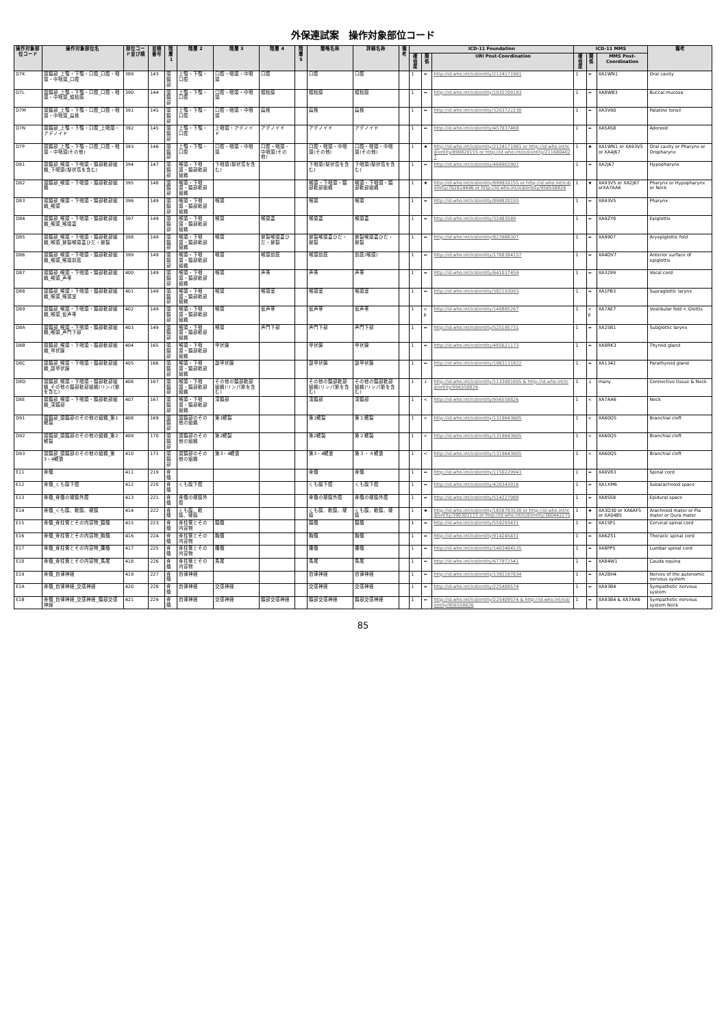外保連試案　操作対象部位コード
| 操作対象部位コード | 操作対象部位名 | 部位コード並び順 | 並順番号 | 階層 1 | 階層 2 | 階層 3 | 階層 4 | 階層 5 | 簡略名称 | 詳細名称 | 備考 | ICD-11 Foundation | | | ICD-11 MMS | | | 備考 |
| --- | --- | --- | --- | --- | --- | --- | --- | --- | --- | --- | --- | --- | --- | --- | --- | --- | --- | --- |
| | | | | | | | | | | | | 確信度 | 関係 | URI Post-Coordination | 確信度 | 関係 | MMS Post-Coordination | |
| D7K | 頭頸部_上顎・下顎・口腔_口腔・咽頭・中咽頭_口腔 | 389 | 143 | 頭頸部 | 上顎・下顎・口腔 | 口腔・咽頭・中咽頭 | 口腔 | | 口腔 | 口腔 | | 1 | = | http://id.who.int/icd/entity/2124171981 | 1 | = | XA1WN1 | Oral cavity |
| D7L | 頭頸部_上顎・下顎・口腔_口腔・咽頭・中咽頭_頬粘膜 | 390 | 144 | 頭頸部 | 上顎・下顎・口腔 | 口腔・咽頭・中咽頭 | 頬粘膜 | | 頬粘膜 | 頬粘膜 | | 1 | = | http://id.who.int/icd/entity/1935709193 | 1 | = | XA8WB3 | Buccal mucosa |
| D7M | 頭頸部_上顎・下顎・口腔_口腔・咽頭・中咽頭_扁桃 | 391 | 145 | 頭頸部 | 上顎・下顎・口腔 | 口腔・咽頭・中咽頭 | 扁桃 | | 扁桃 | 扁桃 | | 1 | = | http://id.who.int/icd/entity/3203722230 | 1 | = | XA3V90 | Palatine tonsil |
| D7N | 頭頸部_上顎・下顎・口腔_上咽頭・アデノイド | 392 | 145 | 頭頸部 | 上顎・下顎・口腔 | 上咽頭・アデノイド | アデノイド | | アデノイド | アデノイド | | 1 | = | http://id.who.int/icd/entity/457837468 | 1 | = | XA5AS8 | Adenoid |
| D7P | 頭頸部_上顎・下顎・口腔_口腔・咽頭・中咽頭(その他) | 393 | 146 | 頭頸部 | 上顎・下顎・口腔 | 口腔・咽頭・中咽頭 | 口腔・咽頭・中咽頭(その他) | | 口腔・咽頭・中咽頭(その他) | 口腔・咽頭・中咽頭(その他) | | 1 | ★ | http://id.who.int/icd/entity/2124171981 or http://id.who.int/icd/entity/899820155 or http://id.who.int/icd/entity/2116804027 | 1 | ★ | XA1WN1 or XA93V5 or XA4J67 | Oral cavity or Pharynx or Oropharynx |
| D81 | 頭頸部_喉頭・下咽頭・頸部軟部組織_下咽頭(梨状窩を含む) | 394 | 147 | 頭頸部 | 喉頭・下咽頭・頸部軟部組織 | 下咽頭(梨状窩を含む) | | | 下咽頭(梨状窩を含む) | 下咽頭(梨状窩を含む) | | 1 | = | http://id.who.int/icd/entity/468902907 | 1 | = | XA2J67 | Hypopharynx |
| D82 | 頭頸部_喉頭・下咽頭・頸部軟部組織 | 395 | 148 | 頭頸部 | 喉頭・下咽頭・頸部軟部組織 | | | | 喉頭・下咽頭・頸部軟部組織 | 喉頭・下咽頭・頸部軟部組織 | | 1 | ★ | http://id.who.int/icd/entity/899820155 or http://id.who.int/icd/entity/702614446 or http://id.who.int/icd/entity/956558826 | 1 | ★ | XA93V5 or XA2J67 orXA7AA6 | Pharynx or Hypopharynx or Neck |
| D83 | 頭頸部_喉頭・下咽頭・頸部軟部組織_喉頭 | 396 | 149 | 頭頸部 | 喉頭・下咽頭・頸部軟部組織 | 喉頭 | | | 喉頭 | 喉頭 | | 1 | = | http://id.who.int/icd/entity/899820155 | 1 | = | XA93V5 | Pharynx |
| D84 | 頭頸部_喉頭・下咽頭・頸部軟部組織_喉頭_喉頭蓋 | 397 | 149 | 頭頸部 | 喉頭・下咽頭・頸部軟部組織 | 喉頭 | 喉頭蓋 | | 喉頭蓋 | 喉頭蓋 | | 1 | = | http://id.who.int/icd/entity/32483589 | 1 | = | XA9ZY9 | Epiglottis |
| D85 | 頭頸部_喉頭・下咽頭・頸部軟部組織_喉頭_披裂喉頭蓋ひだ・披裂 | 398 | 149 | 頭頸部 | 喉頭・下咽頭・頸部軟部組織 | 喉頭 | 披裂喉頭蓋ひだ・披裂 | | 披裂喉頭蓋ひだ・披裂 | 披裂喉頭蓋ひだ・披裂 | | 1 | = | http://id.who.int/icd/entity/823988307 | 1 | = | XA9907 | Aryepiglottic fold |
| D86 | 頭頸部_喉頭・下咽頭・頸部軟部組織_喉頭_喉頭前庭 | 399 | 149 | 頭頸部 | 喉頭・下咽頭・頸部軟部組織 | 喉頭 | 喉頭前庭 | | 喉頭前庭 | 前庭(喉頭) | | 1 | = | http://id.who.int/icd/entity/1768384157 | 1 | = | XA4DV7 | Anterior surface of epiglottis |
| D87 | 頭頸部_喉頭・下咽頭・頸部軟部組織_喉頭_声帯 | 400 | 149 | 頭頸部 | 喉頭・下咽頭・頸部軟部組織 | 喉頭 | 声帯 | | 声帯 | 声帯 | | 1 | = | http://id.who.int/icd/entity/641037459 | 1 | = | XA3299 | Vocal cord |
| D88 | 頭頸部_喉頭・下咽頭・頸部軟部組織_喉頭_喉頭室 | 401 | 149 | 頭頸部 | 喉頭・下咽頭・頸部軟部組織 | 喉頭 | 喉頭室 | | 喉頭室 | 喉頭室 | | 1 | = | http://id.who.int/icd/entity/382193093 | 1 | = | XA1PB3 | Supraglottic larynx |
| D89 | 頭頸部_喉頭・下咽頭・頸部軟部組織_喉頭_仮声帯 | 402 | 149 | 頭頸部 | 喉頭・下咽頭・頸部軟部組織 | 喉頭 | 仮声帯 | | 仮声帯 | 仮声帯 | | 1 | < p | http://id.who.int/icd/entity/140885267 | 1 | < p | XA7AE7 | Vestibular fold < Glottis |
| D8A | 頭頸部_喉頭・下咽頭・頸部軟部組織_喉頭_声門下部 | 403 | 149 | 頭頸部 | 喉頭・下咽頭・頸部軟部組織 | 喉頭 | 声門下部 | | 声門下部 | 声門下部 | | 1 | = | http://id.who.int/icd/entity/525195731 | 1 | = | XA25B1 | Subglottic larynx |
| D8B | 頭頸部_喉頭・下咽頭・頸部軟部組織_甲状腺 | 404 | 165 | 頭頸部 | 喉頭・下咽頭・頸部軟部組織 | 甲状腺 | | | 甲状腺 | 甲状腺 | | 1 | = | http://id.who.int/icd/entity/485621173 | 1 | = | XA8RK3 | Thyroid gland |
| D8C | 頭頸部_喉頭・下咽頭・頸部軟部組織_副甲状腺 | 405 | 166 | 頭頸部 | 喉頭・下咽頭・頸部軟部組織 | 副甲状腺 | | | 副甲状腺 | 副甲状腺 | | 1 | = | http://id.who.int/icd/entity/1963131822 | 1 | = | XA1342 | Parathyroid gland |
| D8D | 頭頸部_喉頭・下咽頭・頸部軟部組織_その他の頸部軟部組織(リンパ節を含む) | 406 | 167 | 頭頸部 | 喉頭・下咽頭・頸部軟部組織 | その他の頸部軟部組織(リンパ節を含む) | | | その他の頸部軟部組織(リンパ節を含む) | その他の頸部軟部組織(リンパ節を含む) | | 1 | ↓ | http://id.who.int/icd/entity/1133981605 & http://id.who.int/icd/entity/956558826 | 1 | ↓ | many | Connective tissue & Neck |
| D8E | 頭頸部_喉頭・下咽頭・頸部軟部組織_深頸部 | 407 | 167 | 頭頸部 | 喉頭・下咽頭・頸部軟部組織 | 深頸部 | | | 深頸部 | 深頸部 | | 1 | < | http://id.who.int/icd/entity/956558826 | 1 | < | XA7AA6 | Neck |
| D91 | 頭頸部_頭頸部のその他の組織_第1鰓裂 | 408 | 169 | 頭頸部 | 頭頸部のその他の組織 | 第1鰓裂 | | | 第1鰓裂 | 第１鰓裂 | | 1 | < | http://id.who.int/icd/entity/1319643605 | 1 | < | XA60Q5 | Branchial cleft |
| D92 | 頭頸部_頭頸部のその他の組織_第2鰓裂 | 409 | 170 | 頭頸部 | 頭頸部のその他の組織 | 第2鰓裂 | | | 第2鰓裂 | 第２鰓裂 | | 1 | < | http://id.who.int/icd/entity/1319643605 | 1 | < | XA60Q5 | Branchial cleft |
| D93 | 頭頸部_頭頸部のその他の組織_第3・4鰓嚢 | 410 | 171 | 頭頸部 | 頭頸部のその他の組織 | 第3・4鰓嚢 | | | 第3・4鰓嚢 | 第３・４鰓嚢 | | 1 | < | http://id.who.int/icd/entity/1319643605 | 1 | < | XA60Q5 | Branchial cleft |
| E11 | 脊髄 | 411 | 219 | 脊髄 | | | | | 脊髄 | 脊髄 | | 1 | = | http://id.who.int/icd/entity/1150229943 | 1 | = | XA0V83 | Spinal cord |
| E12 | 脊髄_くも膜下腔 | 412 | 220 | 脊髄 | くも膜下腔 | | | | くも膜下腔 | くも膜下腔 | | 1 | = | http://id.who.int/icd/entity/420343916 | 1 | = | XA1XM6 | Subarachnoid space |
| E13 | 脊髄_脊髄の硬膜外腔 | 413 | 221 | 脊髄 | 脊髄の硬膜外腔 | | | | 脊髄の硬膜外腔 | 脊髄の硬膜外腔 | | 1 | = | http://id.who.int/icd/entity/514227988 | 1 | = | XA8SS8 | Epidural space |
| E14 | 脊髄_くも膜、軟膜、硬膜 | 414 | 222 | 脊髄 | くも膜、軟膜、硬膜 | | | | くも膜、軟膜、硬膜 | くも膜、軟膜、硬膜 | | 1 | ★ | http://id.who.int/icd/entity/1658783530 or http://id.who.int/icd/entity/390301115 or http://id.who.int/icd/entity/360442275 | 1 | ★ | XA3D30 or XA6AF5 or XA04B5 | Arachnoid mater or Pia mater or Dura mater |
| E15 | 脊髄_脊柱管とその内容物_頸髄 | 415 | 223 | 脊髄 | 脊柱管とその内容物 | 頸髄 | | | 頸髄 | 頸髄 | | 1 | = | http://id.who.int/icd/entity/559293431 | 1 | = | XA1SP1 | Cervical spinal cord |
| E16 | 脊髄_脊柱管とその内容物_胸髄 | 416 | 224 | 脊髄 | 脊柱管とその内容物 | 胸髄 | | | 胸髄 | 胸髄 | | 1 | = | http://id.who.int/icd/entity/914245431 | 1 | = | XA6Z51 | Thoracic spinal cord |
| E17 | 脊髄_脊柱管とその内容物_腰髄 | 417 | 225 | 脊髄 | 脊柱管とその内容物 | 腰髄 | | | 腰髄 | 腰髄 | | 1 | = | http://id.who.int/icd/entity/1403484535 | 1 | = | XA8PP5 | Lumbar spinal cord |
| E18 | 脊髄_脊柱管とその内容物_馬尾 | 418 | 226 | 脊髄 | 脊柱管とその内容物 | 馬尾 | | | 馬尾 | 馬尾 | | 1 | = | http://id.who.int/icd/entity/677972541 | 1 | = | XA84W1 | Cauda equina |
| E19 | 脊髄_自律神経 | 419 | 227 | 脊髄 | 自律神経 | | | | 自律神経 | 自律神経 | | 1 | = | http://id.who.int/icd/entity/1392197834 | 1 | = | XA2BH4 | Nerves of the autonomic nervous system |
| E1A | 脊髄_自律神経_交感神経 | 420 | 228 | 脊髄 | 自律神経 | 交感神経 | | | 交感神経 | 交感神経 | | 1 | = | http://id.who.int/icd/entity/225409574 | 1 | = | XA93B4 | Sympathetic nervous system |
| E1B | 脊髄_自律神経_交感神経_頸部交感神経 | 421 | 229 | 脊髄 | 自律神経 | 交感神経 | 頸部交感神経 | | 頸部交感神経 | 頸部交感神経 | | 1 | = | http://id.who.int/icd/entity/225409574 & http://id.who.int/icd/entity/956558826 | 1 | = | XA93B4 & XA7AA6 | Sympathetic nervous system Neck |
85